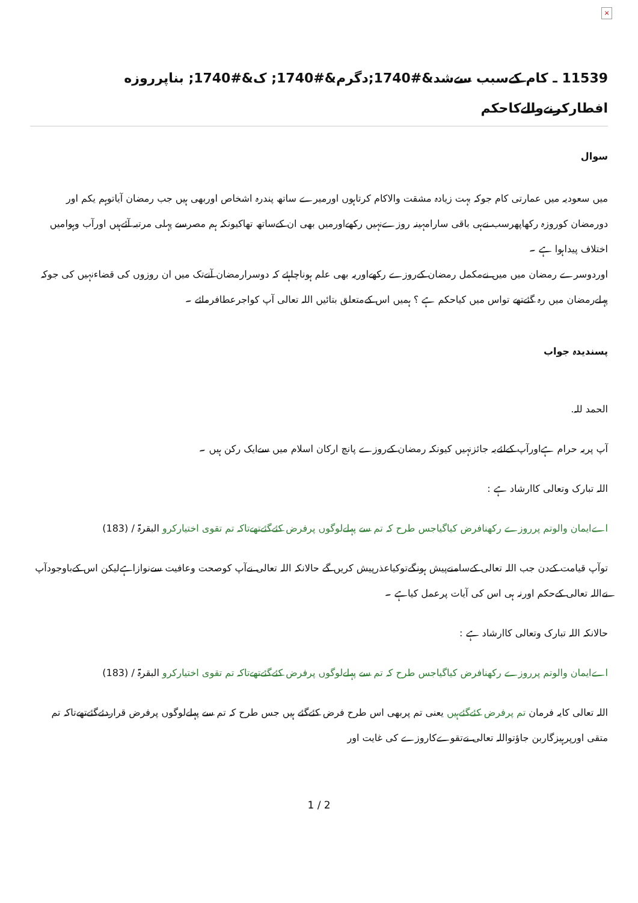×
11539 ـ كام كےسبب سےشد&#1740;دگرم&#1740; ک&#1740; بناپرروزه افطاركرنےوالےكاحكم
سوال
ميں سعوديہ ميں عمارتى كام جوكہ بہت زيادہ مشقت والاكام كرتاہوں اورميرے ساتھ پندرہ اشخاص اوربھى ہيں جب رمضان آياتوہم يكم اور دورمضان كوروزہ ركھاپھرسب نےہى باقى سارامہينہ روزےنہيں ركھےاورميں بھى ان كےساتھ تھاكيونكہ ہم مصرسے پہلى مرتبہ آئےہيں اورآب وہواميں اختلاف پيداہوا ہے ۔
اوردوسرے رمضان ميں ميں نےمكمل رمضان كےروزے ركھےاوريہ بھى علم ہوناچاہئے كہ دوسرارمضان آنےتک ميں ان روزوں كى قضاءنہيں كى جوكہ پہلےرمضان ميں رہ گئےتھے تواس ميں كياحكم ہے ؟ ہميں اس كےمتعلق بتائيں اللہ تعالى آپ كواجرعطافرمائے ۔
پسنديدہ جواب
الحمد للہ.
آپ پريہ حرام ہےاورآپ كےلئےيہ جائزنہيں كيونكہ رمضان كےروزے پانچ اركان اسلام ميں سےايک ركن ہيں ۔
اللہ تبارک وتعالى كاارشاد ہے :
اےايمان والوتم پرروزے ركھنافرض كياگياجس طرح كہ تم سے پہلےلوگوں پرفرض كئےگئےتھےتاكہ تم تقوى اختياركرو البقرۃ / (183)
توآپ قيامت كےدن جب اللہ تعالى كےسامنےپيش ہونگےتوكياعذرپيش كريں گے حالانكہ اللہ تعالى نےآپ كوصحت وعافيت سےنوازاہےليكن اس كےباوجودآپ نےاللہ تعالى كےحكم اورنہ ہى اس كى آيات پرعمل كياہے ۔
حالانكہ اللہ تبارک وتعالى كاارشاد ہے :
اےايمان والوتم پرروزے ركھنافرض كياگياجس طرح كہ تم سے پہلےلوگوں پرفرض كئےگئےتھےتاكہ تم تقوى اختياركرو البقرۃ / (183)
اللہ تعالى كايہ فرمان تم پرفرض كئےگئےہيں يعنى تم پربھى اس طرح فرض كئےگئے ہيں جس طرح كہ تم سے پہلےلوگوں پرفرض قراردئےگئےتھےتاكہ تم متقى اورپرہيزگاربن جاؤتواللہ تعالى نےتقوےكاروزے كى غايت اور
1 / 2